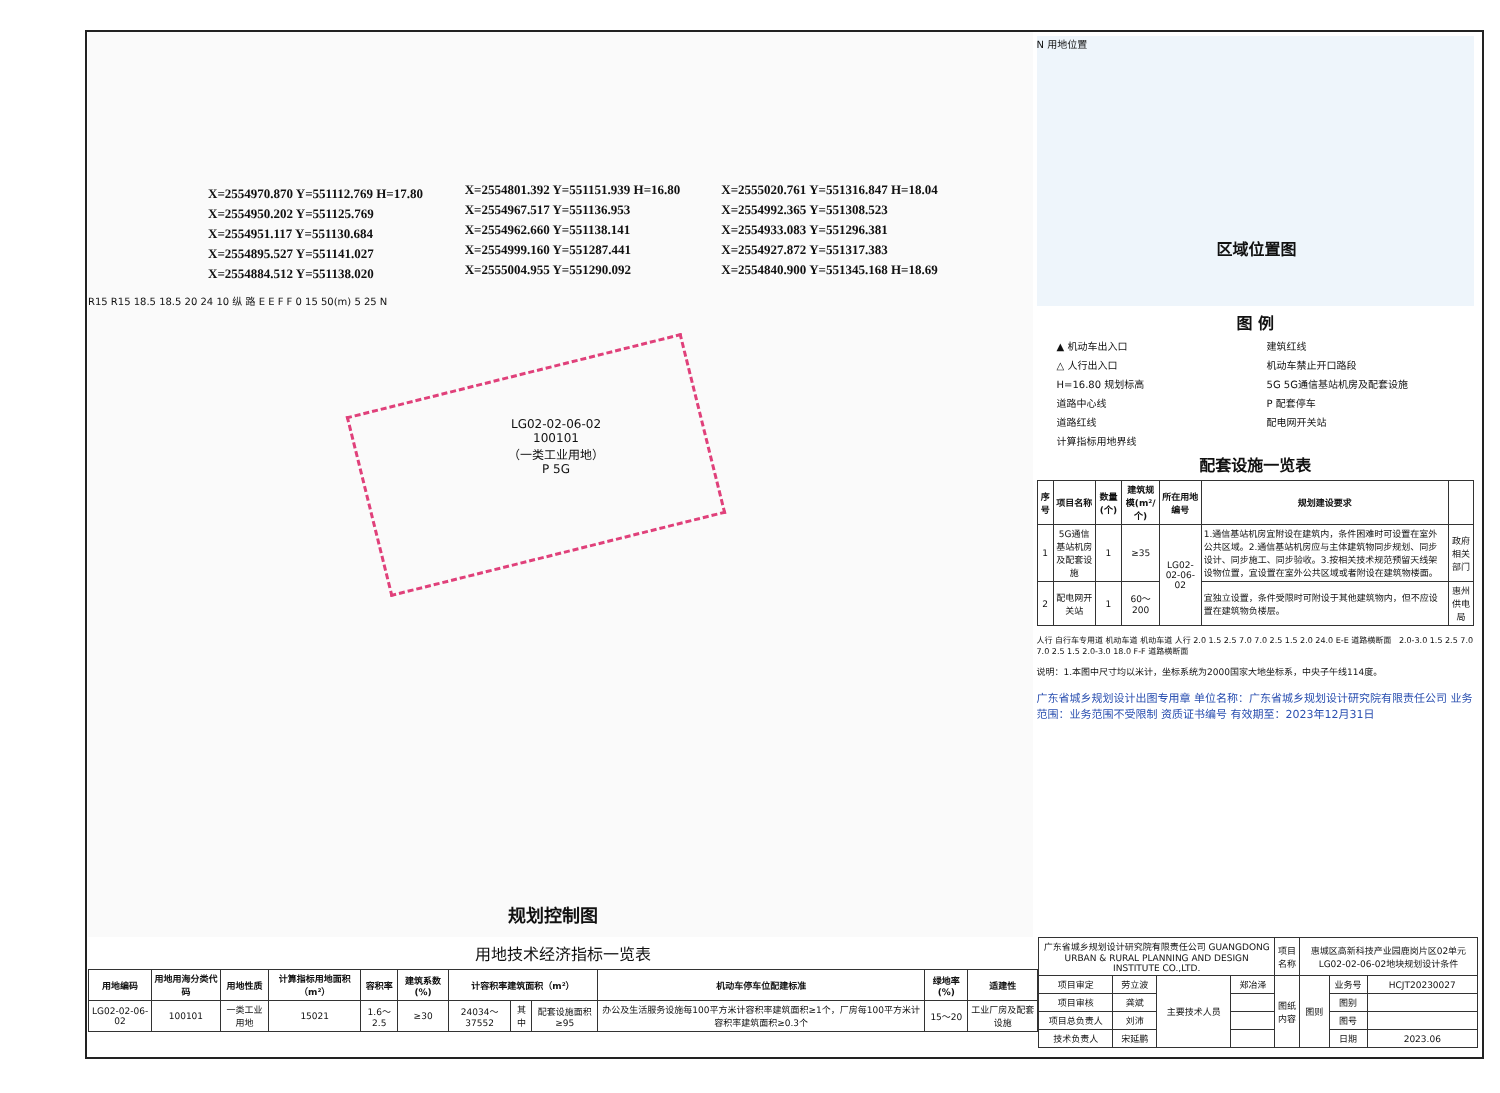LG02-02-06-02
100101
（一类工业用地）
P 5G
X=2554970.870 Y=551112.769 H=17.80
X=2554950.202 Y=551125.769
X=2554951.117 Y=551130.684
X=2554895.527 Y=551141.027
X=2554884.512 Y=551138.020
X=2554801.392 Y=551151.939 H=16.80
X=2554967.517 Y=551136.953
X=2554962.660 Y=551138.141
X=2554999.160 Y=551287.441
X=2555004.955 Y=551290.092
X=2555020.761 Y=551316.847 H=18.04
X=2554992.365 Y=551308.523
X=2554933.083 Y=551296.381
X=2554927.872 Y=551317.383
X=2554840.900 Y=551345.168 H=18.69
R15 R15 18.5 18.5 20 24 10 纵 路 E E F F 0 15 50(m) 5 25 N
规划控制图
N 用地位置
区域位置图
图 例
▲ 机动车出入口
建筑红线
△ 人行出入口
机动车禁止开口路段
H=16.80 规划标高
5G 5G通信基站机房及配套设施
道路中心线
P 配套停车
道路红线
配电网开关站
计算指标用地界线
配套设施一览表
| 序号 | 项目名称 | 数量(个) | 建筑规模(m²/个) | 所在用地编号 | 规划建设要求 | |
| --- | --- | --- | --- | --- | --- | --- |
| 1 | 5G通信基站机房及配套设施 | 1 | ≥35 | LG02-02-06-02 | 1.通信基站机房宜附设在建筑内，条件困难时可设置在室外公共区域。2.通信基站机房应与主体建筑物同步规划、同步设计、同步施工、同步验收。3.按相关技术规范预留天线架设物位置，宜设置在室外公共区域或者附设在建筑物楼面。 | 政府相关部门 |
| 2 | 配电网开关站 | 1 | 60～200 | | 宜独立设置，条件受限时可附设于其他建筑物内，但不应设置在建筑物负楼层。 | 惠州供电局 |
人行 自行车专用道 机动车道 机动车道 人行 2.0 1.5 2.5 7.0 7.0 2.5 1.5 2.0 24.0 E-E 道路横断面 2.0-3.0 1.5 2.5 7.0 7.0 2.5 1.5 2.0-3.0 18.0 F-F 道路横断面
说明：1.本图中尺寸均以米计，坐标系统为2000国家大地坐标系，中央子午线114度。
广东省城乡规划设计出图专用章 单位名称：广东省城乡规划设计研究院有限责任公司 业务范围：业务范围不受限制 资质证书编号 有效期至：2023年12月31日
用地技术经济指标一览表
| 用地编码 | 用地用海分类代码 | 用地性质 | 计算指标用地面积（m²） | 容积率 | 建筑系数(%) | 计容积率建筑面积（m²） | | | 机动车停车位配建标准 | 绿地率(%) | 适建性 |
| --- | --- | --- | --- | --- | --- | --- | --- | --- | --- | --- | --- |
| LG02-02-06-02 | 100101 | 一类工业用地 | 15021 | 1.6～2.5 | ≥30 | 24034～37552 | 其中 | 配套设施面积≥95 | 办公及生活服务设施每100平方米计容积率建筑面积≥1个，厂房每100平方米计容积率建筑面积≥0.3个 | 15～20 | 工业厂房及配套设施 |
| 广东省城乡规划设计研究院有限责任公司 GUANGDONG URBAN & RURAL PLANNING AND DESIGN INSTITUTE CO.,LTD. | | | | 项目名称 | 惠城区高新科技产业园鹿岗片区02单元 LG02-02-06-02地块规划设计条件 | | |
| 项目审定 | 劳立波 | 主要技术人员 | 郑冶泽 | 图纸内容 | 图则 | 业务号 | HCJT20230027 |
| 项目审核 | 龚斌 | | | | | 图别 | |
| 项目总负责人 | 刘沛 | | | | | 图号 | |
| 技术负责人 | 宋延鹏 | | | | | 日期 | 2023.06 |